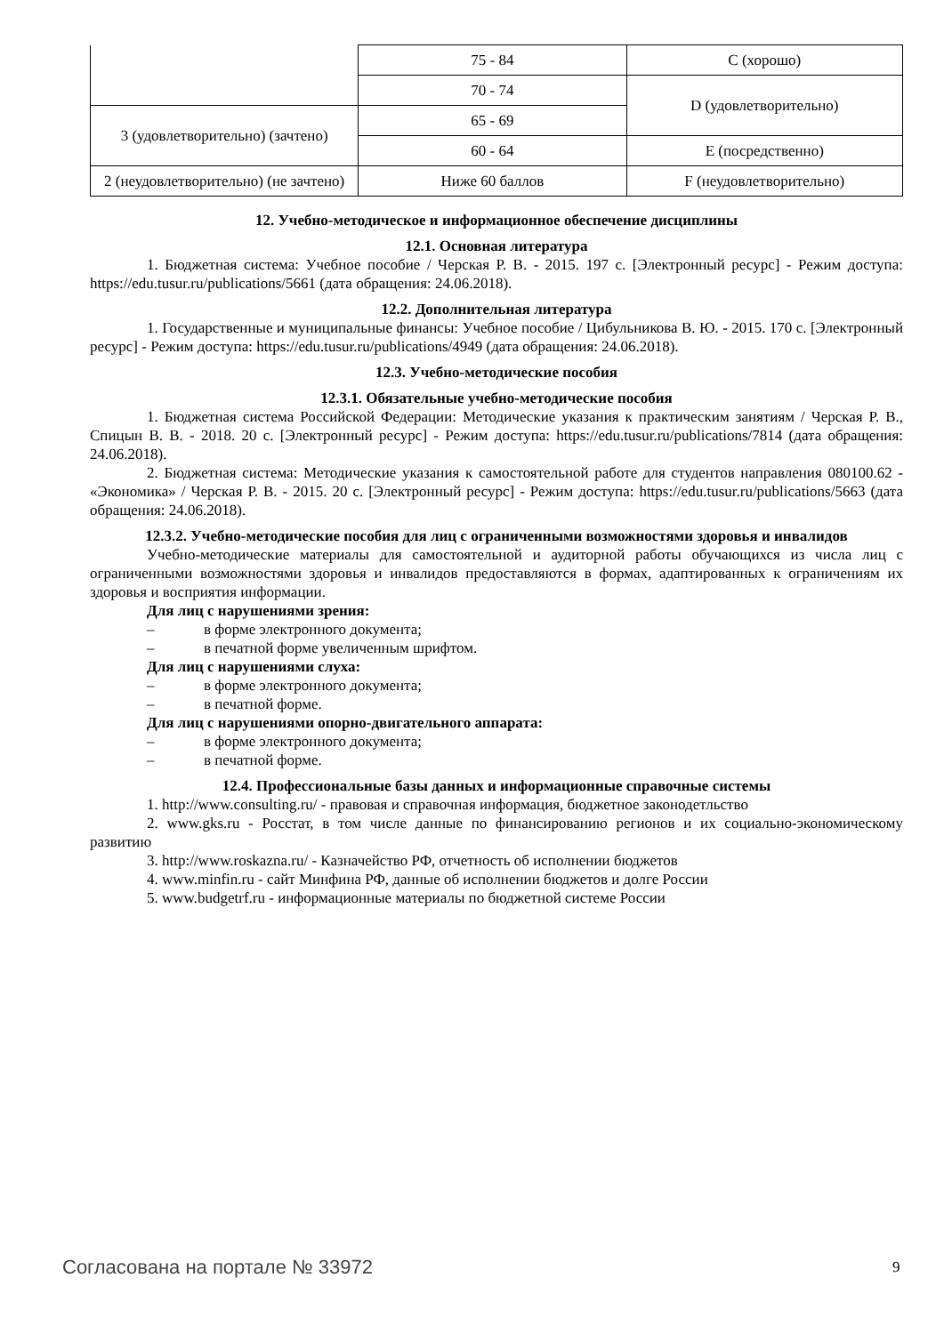| | 75 - 84 | C (хорошо) |
| | 70 - 74 | D (удовлетворительно) |
| 3 (удовлетворительно) (зачтено) | 65 - 69 | |
| | 60 - 64 | E (посредственно) |
| 2 (неудовлетворительно) (не зачтено) | Ниже 60 баллов | F (неудовлетворительно) |
12. Учебно-методическое и информационное обеспечение дисциплины
12.1. Основная литература
1. Бюджетная система: Учебное пособие / Черская Р. В. - 2015. 197 с. [Электронный ресурс] - Режим доступа: https://edu.tusur.ru/publications/5661 (дата обращения: 24.06.2018).
12.2. Дополнительная литература
1. Государственные и муниципальные финансы: Учебное пособие / Цибульникова В. Ю. - 2015. 170 с. [Электронный ресурс] - Режим доступа: https://edu.tusur.ru/publications/4949 (дата обращения: 24.06.2018).
12.3. Учебно-методические пособия
12.3.1. Обязательные учебно-методические пособия
1. Бюджетная система Российской Федерации: Методические указания к практическим занятиям / Черская Р. В., Спицын В. В. - 2018. 20 с. [Электронный ресурс] - Режим доступа: https://edu.tusur.ru/publications/7814 (дата обращения: 24.06.2018).
2. Бюджетная система: Методические указания к самостоятельной работе для студентов направления 080100.62 - «Экономика» / Черская Р. В. - 2015. 20 с. [Электронный ресурс] - Режим доступа: https://edu.tusur.ru/publications/5663 (дата обращения: 24.06.2018).
12.3.2. Учебно-методические пособия для лиц с ограниченными возможностями здоровья и инвалидов
Учебно-методические материалы для самостоятельной и аудиторной работы обучающихся из числа лиц с ограниченными возможностями здоровья и инвалидов предоставляются в формах, адаптированных к ограничениям их здоровья и восприятия информации.
Для лиц с нарушениями зрения:
– в форме электронного документа;
– в печатной форме увеличенным шрифтом.
Для лиц с нарушениями слуха:
– в форме электронного документа;
– в печатной форме.
Для лиц с нарушениями опорно-двигательного аппарата:
– в форме электронного документа;
– в печатной форме.
12.4. Профессиональные базы данных и информационные справочные системы
1. http://www.consulting.ru/ - правовая и справочная информация, бюджетное законодетльство
2. www.gks.ru - Росстат, в том числе данные по финансированию регионов и их социально-экономическому развитию
3. http://www.roskazna.ru/ - Казначейство РФ, отчетность об исполнении бюджетов
4. www.minfin.ru - сайт Минфина РФ, данные об исполнении бюджетов и долге России
5. www.budgetrf.ru - информационные материалы по бюджетной системе России
Согласована на портале № 33972 9